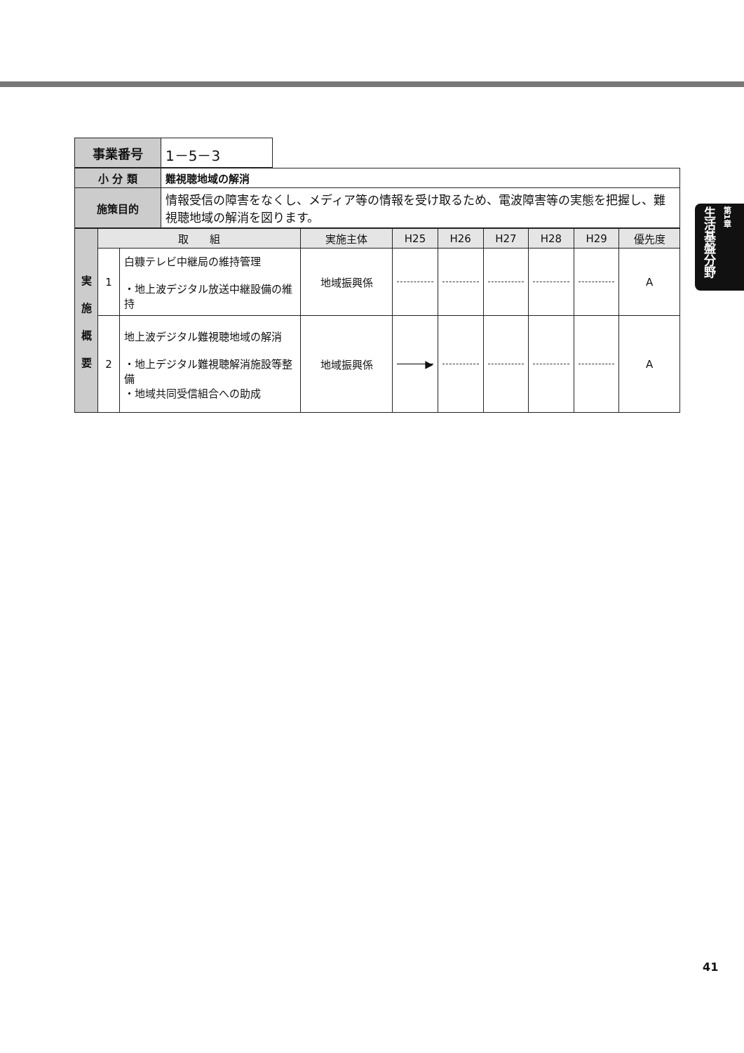| 事業番号 | 1－5－3 |
| 小 分 類 | 難視聴地域の解消 |
| 施策目的 | 情報受信の障害をなくし、メディア等の情報を受け取るため、電波障害等の実態を把握し、難視聴地域の解消を図ります。 |
| 実 施 概 要 | 取 組 | | 実施主体 | H25 | H26 | H27 | H28 | H29 | 優先度 |
| | 1 | 白糠テレビ中継局の維持管理 ・地上波デジタル放送中継設備の維持 | 地域振興係 | | | | | | A |
| | 2 | 地上波デジタル難視聴地域の解消 ・地上デジタル難視聴解消施設等整備 ・地域共同受信組合への助成 | 地域振興係 | ▶ | | | | | A |
生活基盤分野
第1章
41